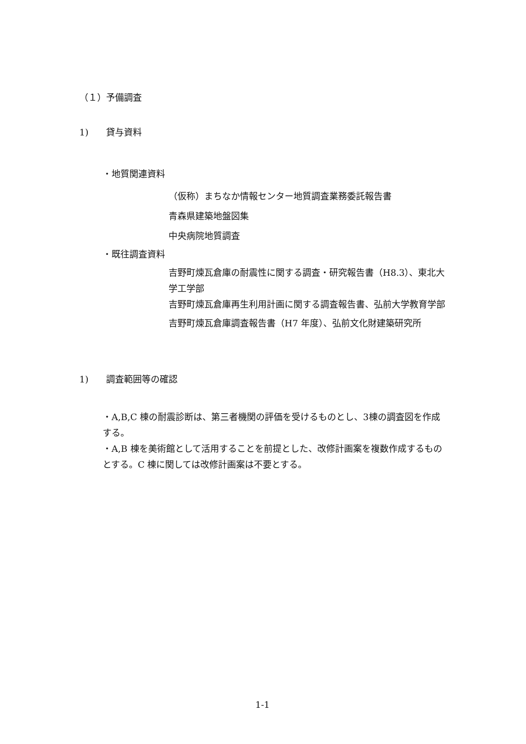（１）予備調査
1)　　貸与資料
・地質関連資料
（仮称）まちなか情報センター地質調査業務委託報告書
青森県建築地盤図集
中央病院地質調査
・既往調査資料
吉野町煉瓦倉庫の耐震性に関する調査・研究報告書（H8.3）、東北大学工学部
吉野町煉瓦倉庫再生利用計画に関する調査報告書、弘前大学教育学部
吉野町煉瓦倉庫調査報告書（H7 年度）、弘前文化財建築研究所
1)　　調査範囲等の確認
・A,B,C 棟の耐震診断は、第三者機関の評価を受けるものとし、3棟の調査図を作成する。
・A,B 棟を美術館として活用することを前提とした、改修計画案を複数作成するものとする。C 棟に関しては改修計画案は不要とする。
1-1